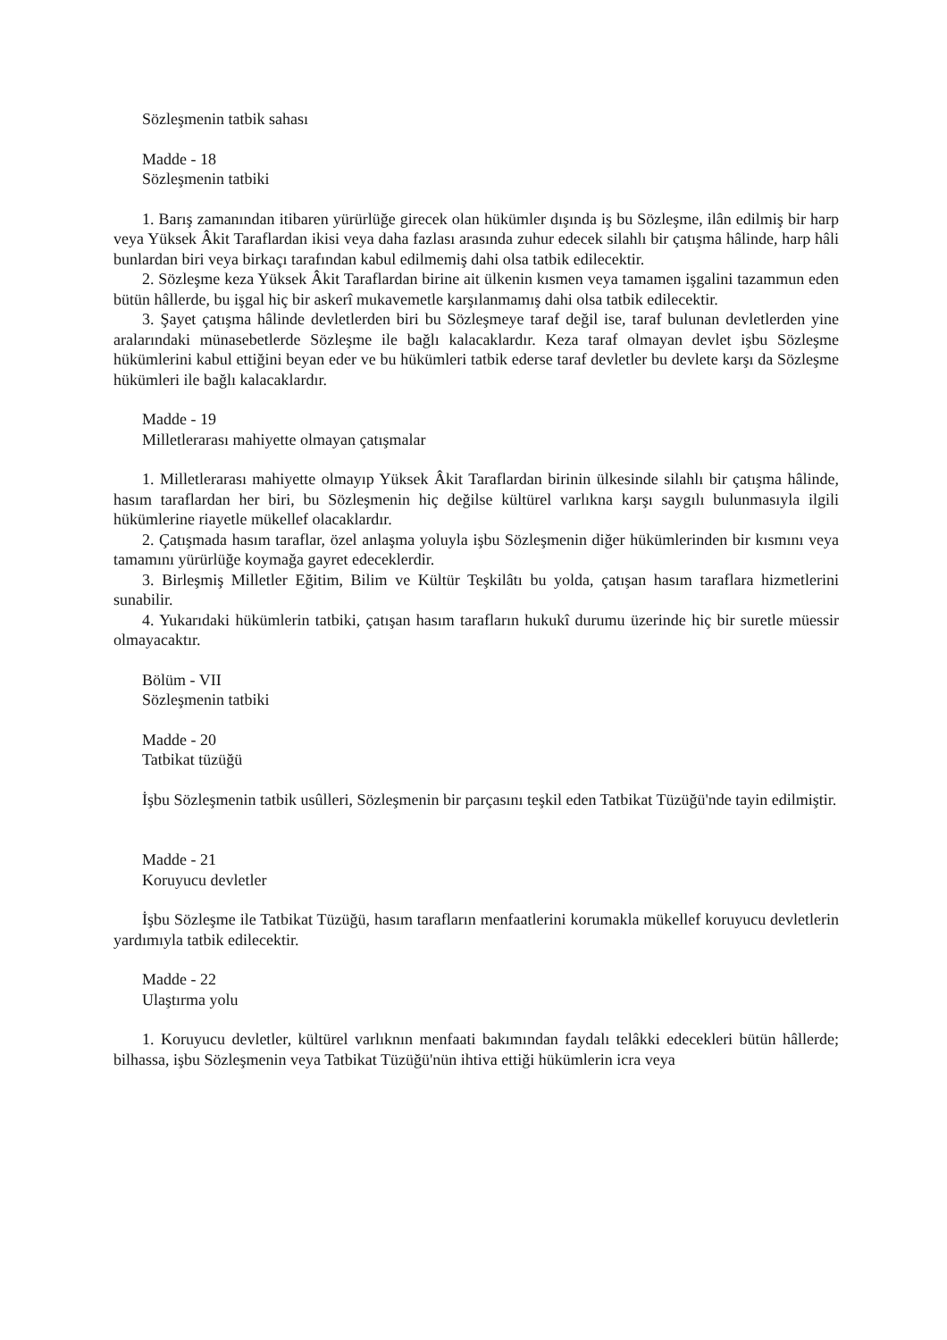Sözleşmenin tatbik sahası
Madde - 18
Sözleşmenin tatbiki
1. Barış zamanından itibaren yürürlüğe girecek olan hükümler dışında iş bu Sözleşme, ilân edilmiş bir harp veya Yüksek Âkit Taraflardan ikisi veya daha fazlası arasında zuhur edecek silahlı bir çatışma hâlinde, harp hâli bunlardan biri veya birkaçı tarafından kabul edilmemiş dahi olsa tatbik edilecektir.
2. Sözleşme keza Yüksek Âkit Taraflardan birine ait ülkenin kısmen veya tamamen işgalini tazammun eden bütün hâllerde, bu işgal hiç bir askerî mukavemetle karşılanmamış dahi olsa tatbik edilecektir.
3. Şayet çatışma hâlinde devletlerden biri bu Sözleşmeye taraf değil ise, taraf bulunan devletlerden yine aralarındaki münasebetlerde Sözleşme ile bağlı kalacaklardır. Keza taraf olmayan devlet işbu Sözleşme hükümlerini kabul ettiğini beyan eder ve bu hükümleri tatbik ederse taraf devletler bu devlete karşı da Sözleşme hükümleri ile bağlı kalacaklardır.
Madde - 19
Milletlerarası mahiyette olmayan çatışmalar
1. Milletlerarası mahiyette olmayıp Yüksek Âkit Taraflardan birinin ülkesinde silahlı bir çatışma hâlinde, hasım taraflardan her biri, bu Sözleşmenin hiç değilse kültürel varlıkna karşı saygılı bulunmasıyla ilgili hükümlerine riayetle mükellef olacaklardır.
2. Çatışmada hasım taraflar, özel anlaşma yoluyla işbu Sözleşmenin diğer hükümlerinden bir kısmını veya tamamını yürürlüğe koymağa gayret edeceklerdir.
3. Birleşmiş Milletler Eğitim, Bilim ve Kültür Teşkilâtı bu yolda, çatışan hasım taraflara hizmetlerini sunabilir.
4. Yukarıdaki hükümlerin tatbiki, çatışan hasım tarafların hukukî durumu üzerinde hiç bir suretle müessir olmayacaktır.
Bölüm - VII
Sözleşmenin tatbiki
Madde - 20
Tatbikat tüzüğü
İşbu Sözleşmenin tatbik usûlleri, Sözleşmenin bir parçasını teşkil eden Tatbikat Tüzüğü'nde tayin edilmiştir.
Madde - 21
Koruyucu devletler
İşbu Sözleşme ile Tatbikat Tüzüğü, hasım tarafların menfaatlerini korumakla mükellef koruyucu devletlerin yardımıyla tatbik edilecektir.
Madde - 22
Ulaştırma yolu
1. Koruyucu devletler, kültürel varlıknın menfaati bakımından faydalı telâkki edecekleri bütün hâllerde; bilhassa, işbu Sözleşmenin veya Tatbikat Tüzüğü'nün ihtiva ettiği hükümlerin icra veya